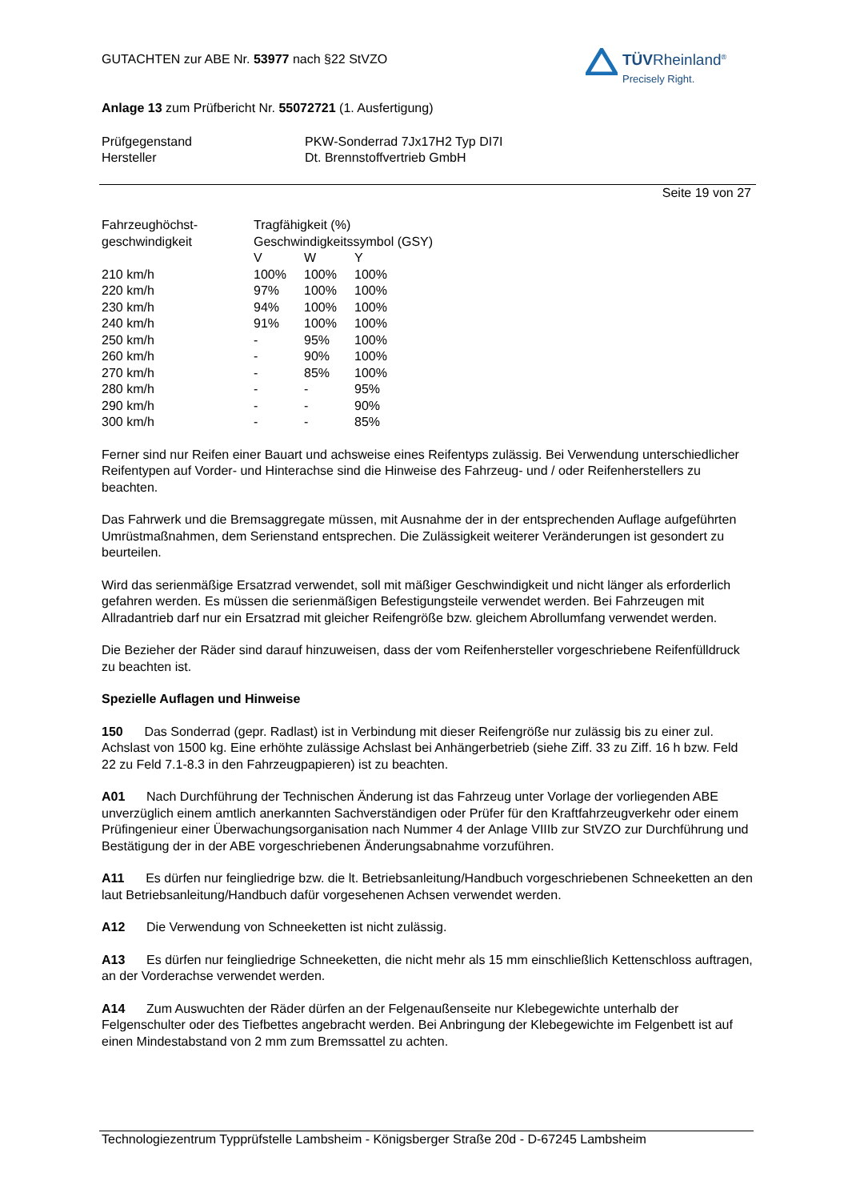TÜVRheinland<sup>®</sup>
Precisely Right.
GUTACHTEN zur ABE Nr. 53977 nach §22 StVZO
Anlage 13 zum Prüfbericht Nr. 55072721 (1. Ausfertigung)
| Prüfgegenstand | PKW-Sonderrad 7Jx17H2 Typ DI7I |
| Hersteller | Dt. Brennstoffvertrieb GmbH |
Seite 19 von 27
| Fahrzeughöchst- geschwindigkeit | Tragfähigkeit (%) Geschwindigkeitssymbol (GSY) | | |
| | V | W | Y |
| 210 km/h | 100% | 100% | 100% |
| 220 km/h | 97% | 100% | 100% |
| 230 km/h | 94% | 100% | 100% |
| 240 km/h | 91% | 100% | 100% |
| 250 km/h | - | 95% | 100% |
| 260 km/h | - | 90% | 100% |
| 270 km/h | - | 85% | 100% |
| 280 km/h | - | - | 95% |
| 290 km/h | - | - | 90% |
| 300 km/h | - | - | 85% |
Ferner sind nur Reifen einer Bauart und achsweise eines Reifentyps zulässig. Bei Verwendung unterschiedlicher Reifentypen auf Vorder- und Hinterachse sind die Hinweise des Fahrzeug- und / oder Reifenherstellers zu beachten.
Das Fahrwerk und die Bremsaggregate müssen, mit Ausnahme der in der entsprechenden Auflage aufgeführten Umrüstmaßnahmen, dem Serienstand entsprechen. Die Zulässigkeit weiterer Veränderungen ist gesondert zu beurteilen.
Wird das serienmäßige Ersatzrad verwendet, soll mit mäßiger Geschwindigkeit und nicht länger als erforderlich gefahren werden. Es müssen die serienmäßigen Befestigungsteile verwendet werden. Bei Fahrzeugen mit Allradantrieb darf nur ein Ersatzrad mit gleicher Reifengröße bzw. gleichem Abrollumfang verwendet werden.
Die Bezieher der Räder sind darauf hinzuweisen, dass der vom Reifenhersteller vorgeschriebene Reifenfülldruck zu beachten ist.
Spezielle Auflagen und Hinweise
150 Das Sonderrad (gepr. Radlast) ist in Verbindung mit dieser Reifengröße nur zulässig bis zu einer zul. Achslast von 1500 kg. Eine erhöhte zulässige Achslast bei Anhängerbetrieb (siehe Ziff. 33 zu Ziff. 16 h bzw. Feld 22 zu Feld 7.1-8.3 in den Fahrzeugpapieren) ist zu beachten.
A01 Nach Durchführung der Technischen Änderung ist das Fahrzeug unter Vorlage der vorliegenden ABE unverzüglich einem amtlich anerkannten Sachverständigen oder Prüfer für den Kraftfahrzeugverkehr oder einem Prüfingenieur einer Überwachungsorganisation nach Nummer 4 der Anlage VIIIb zur StVZO zur Durchführung und Bestätigung der in der ABE vorgeschriebenen Änderungsabnahme vorzuführen.
A11 Es dürfen nur feingliedrige bzw. die lt. Betriebsanleitung/Handbuch vorgeschriebenen Schneeketten an den laut Betriebsanleitung/Handbuch dafür vorgesehenen Achsen verwendet werden.
A12 Die Verwendung von Schneeketten ist nicht zulässig.
A13 Es dürfen nur feingliedrige Schneeketten, die nicht mehr als 15 mm einschließlich Kettenschloss auftragen, an der Vorderachse verwendet werden.
A14 Zum Auswuchten der Räder dürfen an der Felgenaußenseite nur Klebegewichte unterhalb der Felgenschulter oder des Tiefbettes angebracht werden. Bei Anbringung der Klebegewichte im Felgenbett ist auf einen Mindestabstand von 2 mm zum Bremssattel zu achten.
Technologiezentrum Typprüfstelle Lambsheim - Königsberger Straße 20d - D-67245 Lambsheim